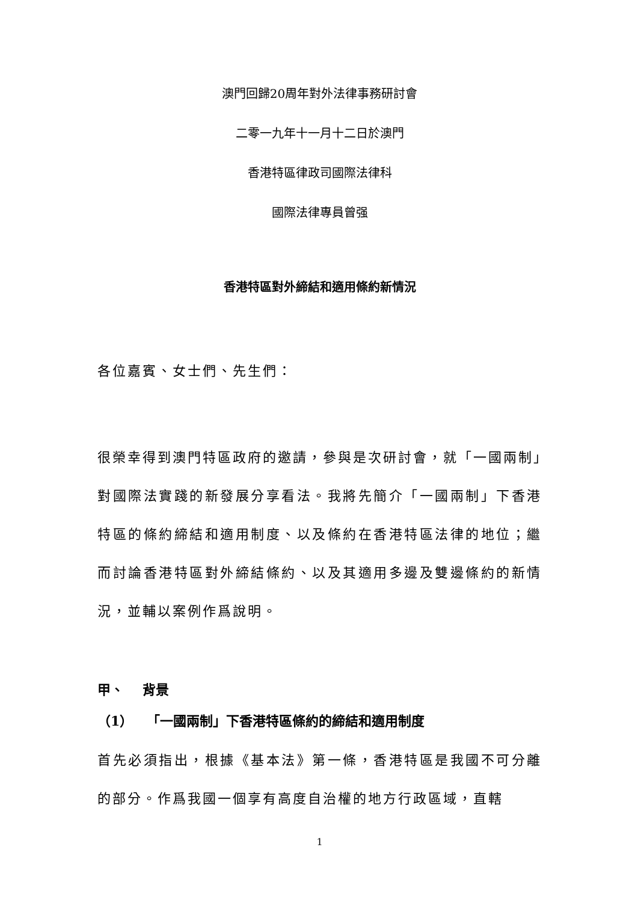澳門回歸20周年對外法律事務研討會
二零一九年十一月十二日於澳門
香港特區律政司國際法律科
國際法律專員曾强
香港特區對外締結和適用條約新情況
各位嘉賓、女士們、先生們：
很榮幸得到澳門特區政府的邀請，參與是次研討會，就「一國兩制」對國際法實踐的新發展分享看法。我將先簡介「一國兩制」下香港特區的條約締結和適用制度、以及條約在香港特區法律的地位；繼而討論香港特區對外締結條約、以及其適用多邊及雙邊條約的新情況，並輔以案例作爲說明。
甲、 背景
（1） 「一國兩制」下香港特區條約的締結和適用制度
首先必須指出，根據《基本法》第一條，香港特區是我國不可分離的部分。作爲我國一個享有高度自治權的地方行政區域，直轄
1